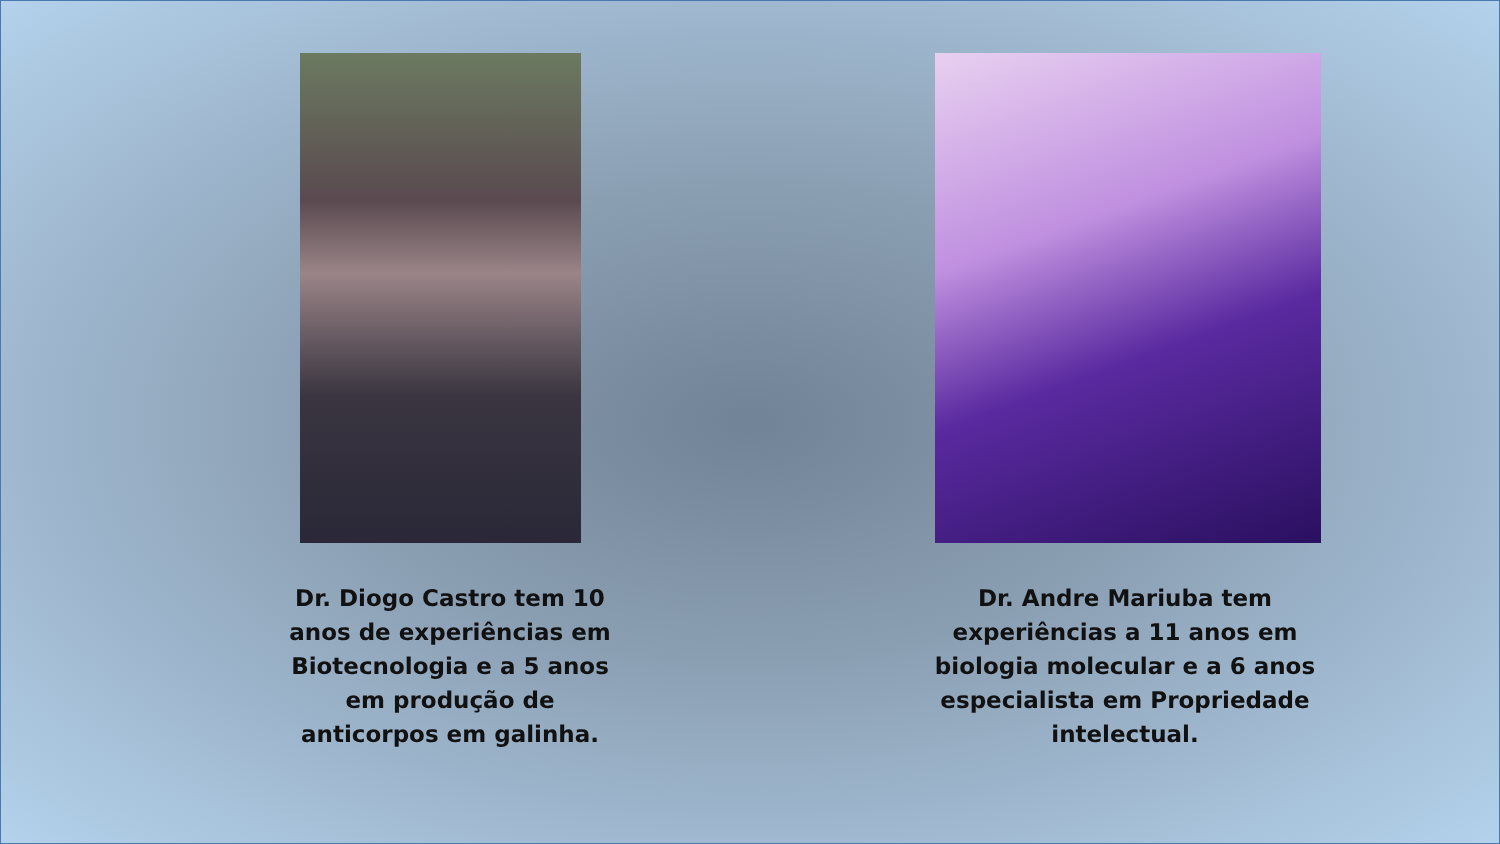Dr. Diogo Castro tem 10 anos de experiências em Biotecnologia e a 5 anos em produção de anticorpos em galinha.
Dr. Andre Mariuba tem experiências a 11 anos em biologia molecular e a 6 anos especialista em Propriedade intelectual.